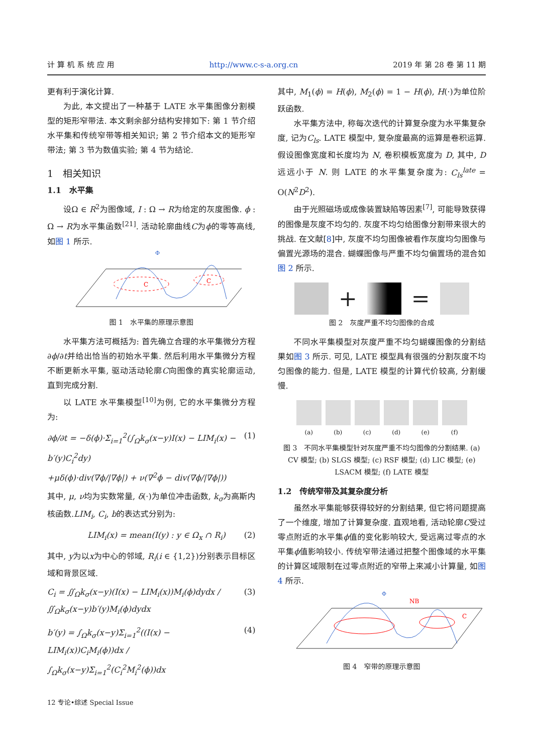计 算 机 系 统 应 用 http://www.c-s-a.org.cn 2019 年 第 28 卷 第 11 期
更有利于演化计算.
为此, 本文提出了一种基于 LATE 水平集图像分割模型的矩形窄带法. 本文剩余部分结构安排如下: 第 1 节介绍水平集和传统窄带等相关知识; 第 2 节介绍本文的矩形窄带法; 第 3 节为数值实验; 第 4 节为结论.
1　相关知识
1.1　水平集
设Ω ∈ R<sup>2</sup>为图像域, I : Ω → R为给定的灰度图像. ϕ : Ω → R为水平集函数<sup>[21]</sup>. 活动轮廓曲线C为ϕ的零等高线, 如图 1 所示.
C
C
Φ
图 1　水平集的原理示意图
水平集方法可概括为: 首先确立合理的水平集微分方程∂ϕ/∂t并给出恰当的初始水平集. 然后利用水平集微分方程不断更新水平集, 驱动活动轮廓C向图像的真实轮廓运动, 直到完成分割.
以 LATE 水平集模型<sup>[10]</sup>为例, 它的水平集微分方程为:
∂ϕ/∂t = −δ(ϕ)·Σ<sub>i=1</sub><sup>2</sup>(∫<sub>Ω</sub>k<sub>σ</sub>(x−y)I(x) − LIM<sub>i</sub>(x) − b′(y)C<sub>i</sub><sup>2</sup>dy)
+μδ(ϕ)·div(∇ϕ/|∇ϕ|) + ν(∇<sup>2</sup>ϕ − div(∇ϕ/|∇ϕ|)) (1)
其中, μ, ν均为实数常量, δ(·)为单位冲击函数, k<sub>σ</sub>为高斯内核函数.LIM<sub>i</sub>, C<sub>i</sub>, b的表达式分别为:
LIM<sub>i</sub>(x) = mean(I(y) : y ∈ Ω<sub>x</sub> ∩ R<sub>i</sub>) (2)
其中, y为以x为中心的邻域, R<sub>i</sub>(i ∈ {1,2})分别表示目标区域和背景区域.
C<sub>i</sub> = ∬<sub>Ω</sub>k<sub>σ</sub>(x−y)(I(x) − LIM<sub>i</sub>(x))M<sub>i</sub>(ϕ)dydx / ∬<sub>Ω</sub>k<sub>σ</sub>(x−y)b′(y)M<sub>i</sub>(ϕ)dydx (3)
b′(y) = ∫<sub>Ω</sub>k<sub>σ</sub>(x−y)Σ<sub>i=1</sub><sup>2</sup>((I(x) − LIM<sub>i</sub>(x))C<sub>i</sub>M<sub>i</sub>(ϕ))dx / ∫<sub>Ω</sub>k<sub>σ</sub>(x−y)Σ<sub>i=1</sub><sup>2</sup>(C<sub>i</sub><sup>2</sup>M<sub>i</sub><sup>2</sup>(ϕ))dx (4)
12 专论•综述 Special Issue
其中, M<sub>1</sub>(ϕ) = H(ϕ), M<sub>2</sub>(ϕ) = 1 − H(ϕ), H(·)为单位阶跃函数.
水平集方法中, 称每次迭代的计算复杂度为水平集复杂度, 记为C<sub>ls</sub>. LATE 模型中, 复杂度最高的运算是卷积运算. 假设图像宽度和长度均为 N, 卷积模板宽度为 D, 其中, D 远远小于 N. 则 LATE 的水平集复杂度为: C<sub>ls</sub><sup>late</sup> = O(N<sup>2</sup>D<sup>2</sup>).
由于光照磁场或成像装置缺陷等因素<sup>[7]</sup>, 可能导致获得的图像是灰度不均匀的. 灰度不均匀给图像分割带来很大的挑战. 在文献[8]中, 灰度不均匀图像被看作灰度均匀图像与偏置光源场的混合. 蝴蝶图像与严重不均匀偏置场的混合如图 2 所示.
+ =
图 2　灰度严重不均匀图像的合成
不同水平集模型对灰度严重不均匀蝴蝶图像的分割结果如图 3 所示. 可见, LATE 模型具有很强的分割灰度不均匀图像的能力. 但是, LATE 模型的计算代价较高, 分割缓慢.
(a) (b) (c) (d) (e) (f)
图 3　不同水平集模型针对灰度严重不均匀图像的分割结果. (a) CV 模型; (b) SLGS 模型; (c) RSF 模型; (d) LIC 模型; (e) LSACM 模型; (f) LATE 模型
1.2　传统窄带及其复杂度分析
虽然水平集能够获得较好的分割结果, 但它将问题提高了一个维度, 增加了计算复杂度. 直观地看, 活动轮廓C受过零点附近的水平集ϕ值的变化影响较大, 受远离过零点的水平集ϕ值影响较小. 传统窄带法通过把整个图像域的水平集的计算区域限制在过零点附近的窄带上来减小计算量, 如图 4 所示.
NB
C
Φ
图 4　窄带的原理示意图